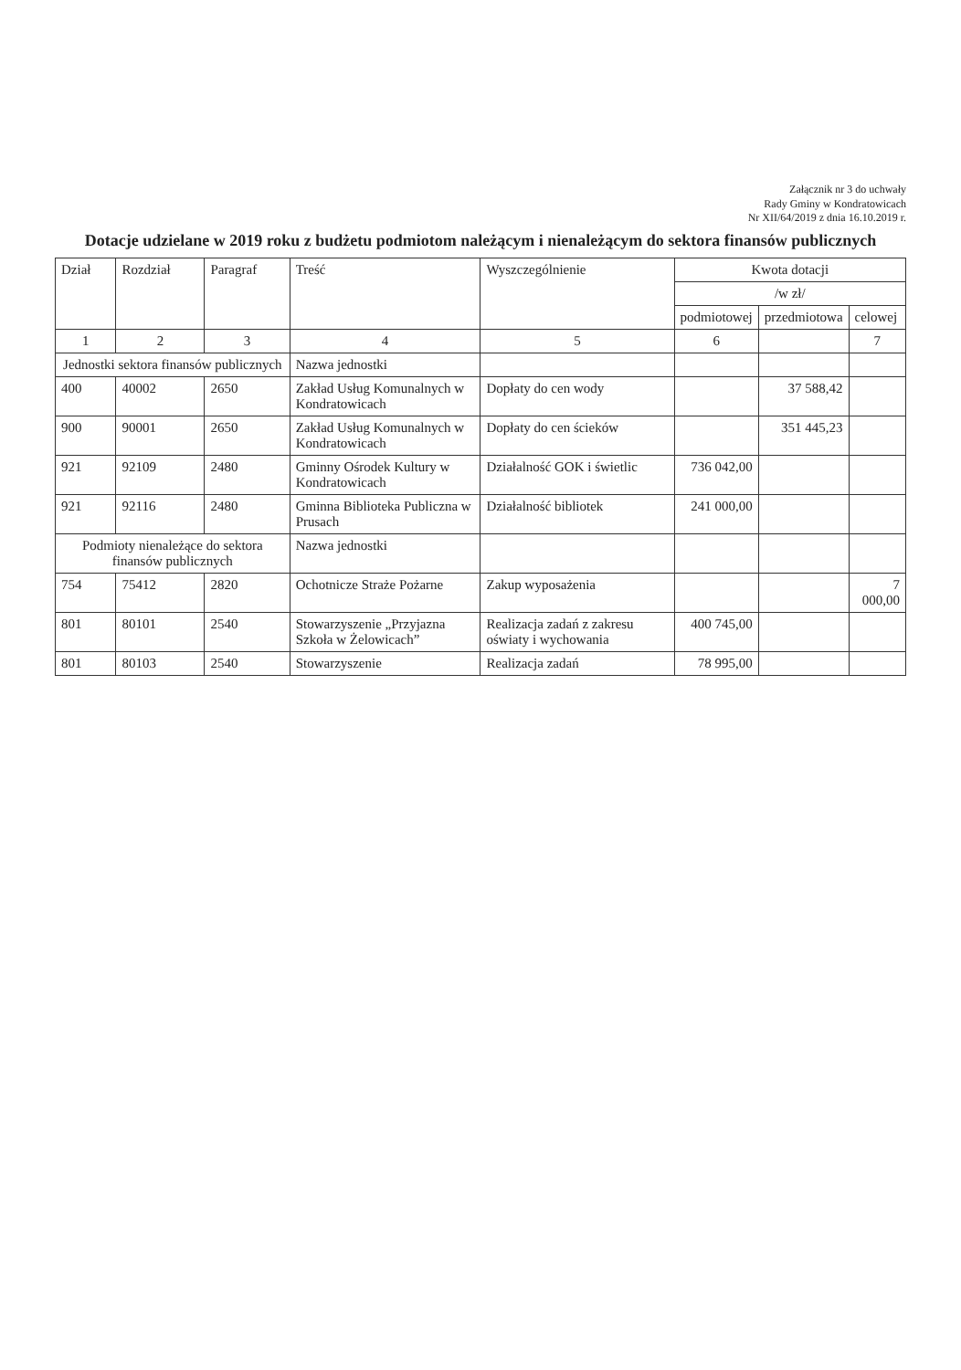Załącznik nr 3 do uchwały
Rady Gminy w Kondratowicach
Nr XII/64/2019 z dnia 16.10.2019 r.
Dotacje udzielane w 2019 roku z budżetu podmiotom należącym i nienależącym do sektora finansów publicznych
| Dział | Rozdział | Paragraf | Treść | Wyszczególnienie | Kwota dotacji | | |
| --- | --- | --- | --- | --- | --- | --- | --- |
| | | | | | /w zł/ | | |
| | | | | | podmiotowej | przedmiotowa | celowej |
| 1 | 2 | 3 | 4 | 5 | 6 | | 7 |
| Jednostki sektora finansów publicznych | | | Nazwa jednostki | | | | |
| 400 | 40002 | 2650 | Zakład Usług Komunalnych w Kondratowicach | Dopłaty do cen wody | | 37 588,42 | |
| 900 | 90001 | 2650 | Zakład Usług Komunalnych w Kondratowicach | Dopłaty do cen ścieków | | 351 445,23 | |
| 921 | 92109 | 2480 | Gminny Ośrodek Kultury w Kondratowicach | Działalność GOK i świetlic | 736 042,00 | | |
| 921 | 92116 | 2480 | Gminna Biblioteka Publiczna w Prusach | Działalność bibliotek | 241 000,00 | | |
| Podmioty nienależące do sektora finansów publicznych | | | Nazwa jednostki | | | | |
| 754 | 75412 | 2820 | Ochotnicze Straże Pożarne | Zakup wyposażenia | | | 7 000,00 |
| 801 | 80101 | 2540 | Stowarzyszenie „Przyjazna Szkoła w Żelowicach” | Realizacja zadań z zakresu oświaty i wychowania | 400 745,00 | | |
| 801 | 80103 | 2540 | Stowarzyszenie | Realizacja zadań | 78 995,00 | | |